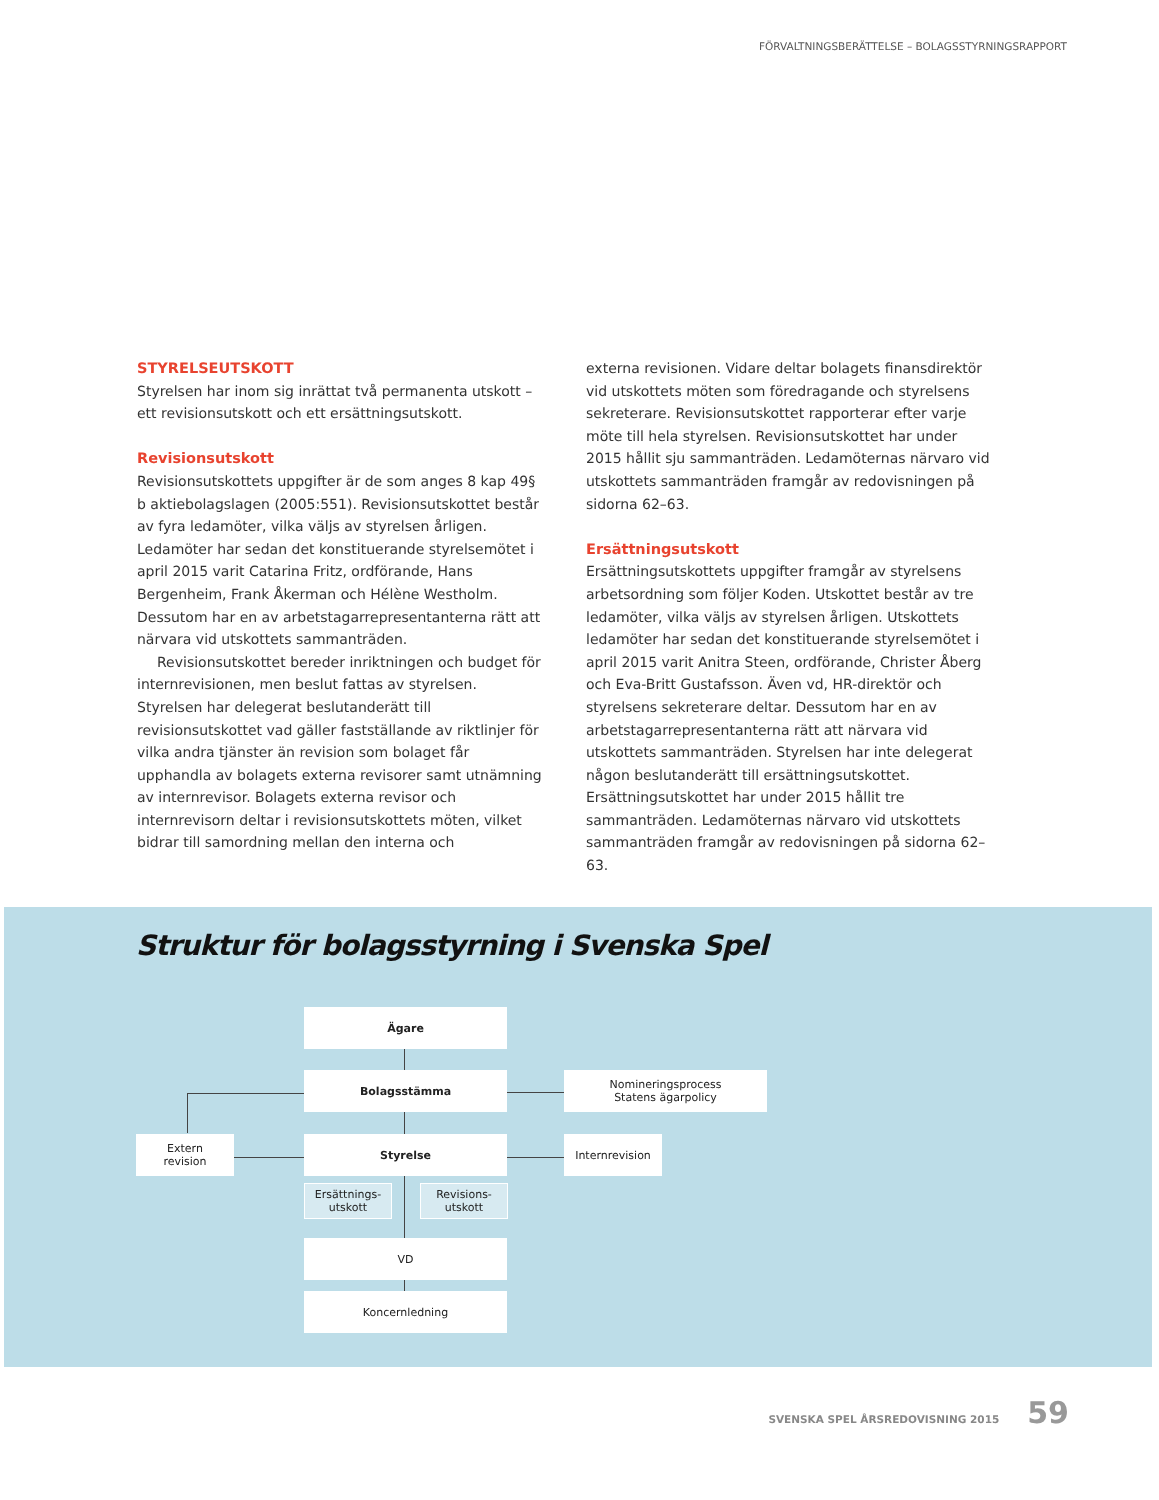FÖRVALTNINGSBERÄTTELSE – BOLAGSSTYRNINGSRAPPORT
STYRELSEUTSKOTT
Styrelsen har inom sig inrättat två permanenta utskott – ett revisionsutskott och ett ersättningsutskott.
Revisionsutskott
Revisionsutskottets uppgifter är de som anges 8 kap 49§ b aktiebolagslagen (2005:551). Revisionsutskottet består av fyra ledamöter, vilka väljs av styrelsen årligen. Ledamöter har sedan det konstituerande styrelsemötet i april 2015 varit Catarina Fritz, ordförande, Hans Bergenheim, Frank Åkerman och Hélène Westholm. Dessutom har en av arbetstagarrepresentanterna rätt att närvara vid utskottets sammanträden.
Revisionsutskottet bereder inriktningen och budget för internrevisionen, men beslut fattas av styrelsen. Styrelsen har delegerat beslutanderätt till revisionsutskottet vad gäller fastställande av riktlinjer för vilka andra tjänster än revision som bolaget får upphandla av bolagets externa revisorer samt utnämning av internrevisor. Bolagets externa revisor och internrevisorn deltar i revisionsutskottets möten, vilket bidrar till samordning mellan den interna och
externa revisionen. Vidare deltar bolagets finansdirektör vid utskottets möten som föredragande och styrelsens sekreterare. Revisionsutskottet rapporterar efter varje möte till hela styrelsen. Revisionsutskottet har under 2015 hållit sju sammanträden. Ledamöternas närvaro vid utskottets sammanträden framgår av redovisningen på sidorna 62–63.
Ersättningsutskott
Ersättningsutskottets uppgifter framgår av styrelsens arbetsordning som följer Koden. Utskottet består av tre ledamöter, vilka väljs av styrelsen årligen. Utskottets ledamöter har sedan det konstituerande styrelsemötet i april 2015 varit Anitra Steen, ordförande, Christer Åberg och Eva-Britt Gustafsson. Även vd, HR-direktör och styrelsens sekreterare deltar. Dessutom har en av arbetstagarrepresentanterna rätt att närvara vid utskottets sammanträden. Styrelsen har inte delegerat någon beslutanderätt till ersättningsutskottet. Ersättningsutskottet har under 2015 hållit tre sammanträden. Ledamöternas närvaro vid utskottets sammanträden framgår av redovisningen på sidorna 62–63.
Struktur för bolagsstyrning i Svenska Spel
Ägare
Bolagsstämma
Nomineringsprocess
Statens ägarpolicy
Extern
revision
Styrelse Internrevision
Ersättnings-
utskott
Revisions-
utskott
VD
Koncernledning
SVENSKA SPEL ÅRSREDOVISNING 2015 59